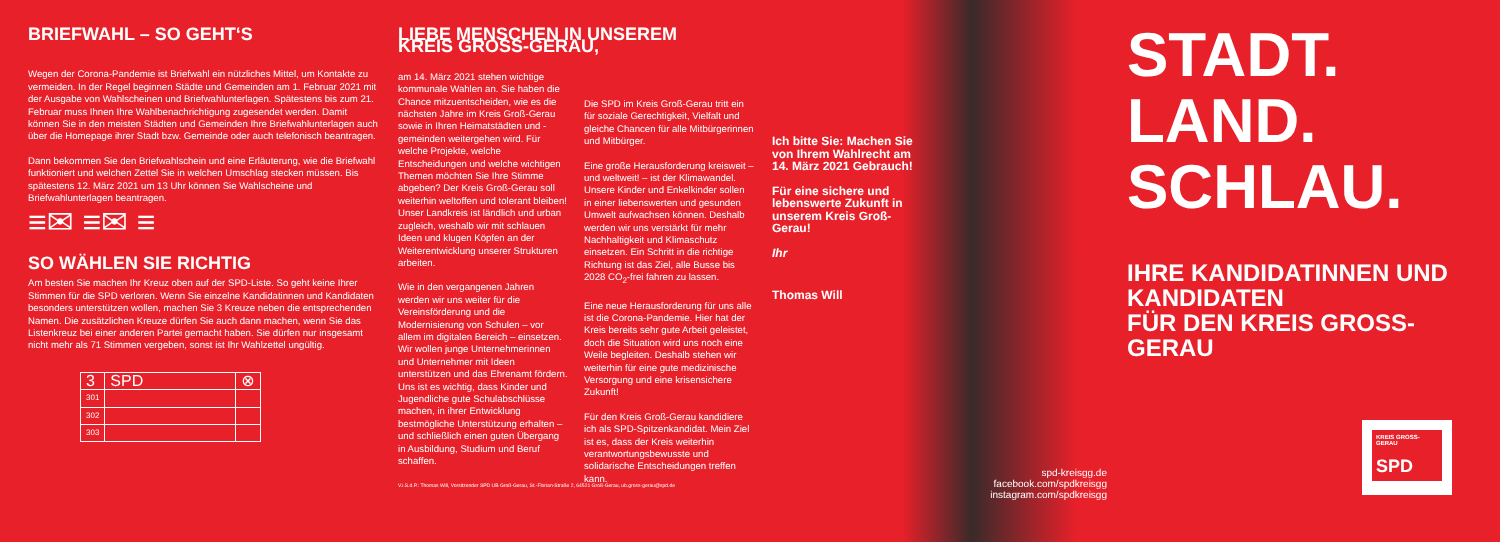BRIEFWAHL – SO GEHT‘S
Wegen der Corona-Pandemie ist Briefwahl ein nützliches Mittel, um Kontakte zu vermeiden. In der Regel beginnen Städte und Gemeinden am 1. Februar 2021 mit der Ausgabe von Wahlscheinen und Briefwahlunterlagen. Spätestens bis zum 21. Februar muss Ihnen Ihre Wahlbenachrichtigung zugesendet werden. Damit können Sie in den meisten Städten und Gemeinden Ihre Briefwahlunterlagen auch über die Homepage ihrer Stadt bzw. Gemeinde oder auch telefonisch beantragen.
Dann bekommen Sie den Briefwahlschein und eine Erläuterung, wie die Briefwahl funktioniert und welchen Zettel Sie in welchen Umschlag stecken müssen. Bis spätestens 12. März 2021 um 13 Uhr können Sie Wahlscheine und Briefwahlunterlagen beantragen.
≡✉ ≡✉ ≡
SO WÄHLEN SIE RICHTIG
Am besten Sie machen Ihr Kreuz oben auf der SPD-Liste. So geht keine Ihrer Stimmen für die SPD verloren. Wenn Sie einzelne Kandidatinnen und Kandidaten besonders unterstützen wollen, machen Sie 3 Kreuze neben die entsprechenden Namen. Die zusätzlichen Kreuze dürfen Sie auch dann machen, wenn Sie das Listenkreuz bei einer anderen Partei gemacht haben. Sie dürfen nur insgesamt nicht mehr als 71 Stimmen vergeben, sonst ist Ihr Wahlzettel ungültig.
| 3 | SPD | ⊗ |
| 301 | | |
| 302 | | |
| 303 | | |
LIEBE MENSCHEN IN UNSEREM KREIS GROSS-GERAU,
am 14. März 2021 stehen wichtige kommunale Wahlen an. Sie haben die Chance mitzuentscheiden, wie es die nächsten Jahre im Kreis Groß-Gerau sowie in Ihren Heimatstädten und -gemeinden weitergehen wird. Für welche Projekte, welche Entscheidungen und welche wichtigen Themen möchten Sie Ihre Stimme abgeben? Der Kreis Groß-Gerau soll weiterhin weltoffen und tolerant bleiben! Unser Landkreis ist ländlich und urban zugleich, weshalb wir mit schlauen Ideen und klugen Köpfen an der Weiterentwicklung unserer Strukturen arbeiten.
Wie in den vergangenen Jahren werden wir uns weiter für die Vereinsförderung und die Modernisierung von Schulen – vor allem im digitalen Bereich – einsetzen. Wir wollen junge Unternehmerinnen und Unternehmer mit Ideen unterstützen und das Ehrenamt fördern. Uns ist es wichtig, dass Kinder und Jugendliche gute Schulabschlüsse machen, in ihrer Entwicklung bestmögliche Unterstützung erhalten – und schließlich einen guten Übergang in Ausbildung, Studium und Beruf schaffen.
V.i.S.d.P.: Thomas Will, Vorsitzender SPD UB Groß-Gerau, St.-Florian-Straße 2, 64521 Groß-Gerau, ub.gross-gerau@spd.de
Die SPD im Kreis Groß-Gerau tritt ein für soziale Gerechtigkeit, Vielfalt und gleiche Chancen für alle Mitbürgerinnen und Mitbürger.
Eine große Herausforderung kreisweit – und weltweit! – ist der Klimawandel. Unsere Kinder und Enkelkinder sollen in einer liebenswerten und gesunden Umwelt aufwachsen können. Deshalb werden wir uns verstärkt für mehr Nachhaltigkeit und Klimaschutz einsetzen. Ein Schritt in die richtige Richtung ist das Ziel, alle Busse bis 2028 CO<sub>2</sub>-frei fahren zu lassen.
Eine neue Herausforderung für uns alle ist die Corona-Pandemie. Hier hat der Kreis bereits sehr gute Arbeit geleistet, doch die Situation wird uns noch eine Weile begleiten. Deshalb stehen wir weiterhin für eine gute medizinische Versorgung und eine krisensichere Zukunft!
Für den Kreis Groß-Gerau kandidiere ich als SPD-Spitzenkandidat. Mein Ziel ist es, dass der Kreis weiterhin verantwortungsbewusste und solidarische Entscheidungen treffen kann.
Ich bitte Sie: Machen Sie von Ihrem Wahlrecht am 14. März 2021 Gebrauch!
Für eine sichere und lebenswerte Zukunft in unserem Kreis Groß-Gerau!
Ihr
Thomas Will
spd-kreisgg.de
facebook.com/spdkreisgg
instagram.com/spdkreisgg
STADT.
LAND.
SCHLAU.
IHRE KANDIDATINNEN UND KANDIDATEN
FÜR DEN KREIS GROSS-GERAU
KREIS GROSS-GERAU
SPD